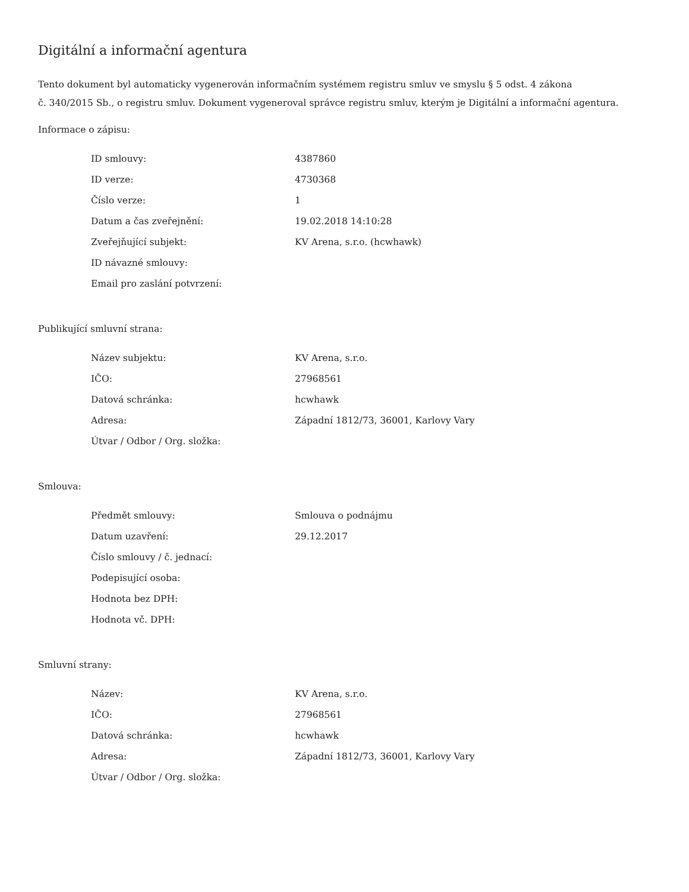Digitální a informační agentura
Tento dokument byl automaticky vygenerován informačním systémem registru smluv ve smyslu § 5 odst. 4 zákona
č. 340/2015 Sb., o registru smluv. Dokument vygeneroval správce registru smluv, kterým je Digitální a informační agentura.
Informace o zápisu:
| ID smlouvy: | 4387860 |
| ID verze: | 4730368 |
| Číslo verze: | 1 |
| Datum a čas zveřejnění: | 19.02.2018 14:10:28 |
| Zveřejňující subjekt: | KV Arena, s.r.o. (hcwhawk) |
| ID návazné smlouvy: | |
| Email pro zaslání potvrzení: | |
Publikující smluvní strana:
| Název subjektu: | KV Arena, s.r.o. |
| IČO: | 27968561 |
| Datová schránka: | hcwhawk |
| Adresa: | Západní 1812/73, 36001, Karlovy Vary |
| Útvar / Odbor / Org. složka: | |
Smlouva:
| Předmět smlouvy: | Smlouva o podnájmu |
| Datum uzavření: | 29.12.2017 |
| Číslo smlouvy / č. jednací: | |
| Podepisující osoba: | |
| Hodnota bez DPH: | |
| Hodnota vč. DPH: | |
Smluvní strany:
| Název: | KV Arena, s.r.o. |
| IČO: | 27968561 |
| Datová schránka: | hcwhawk |
| Adresa: | Západní 1812/73, 36001, Karlovy Vary |
| Útvar / Odbor / Org. složka: | |